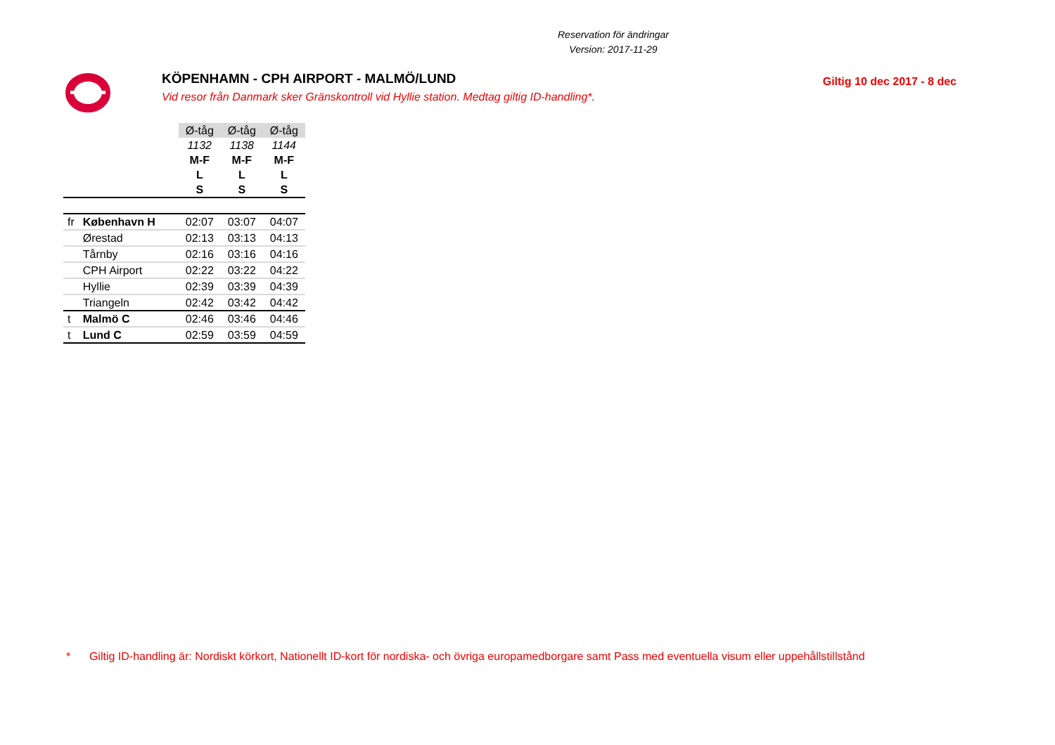Reservation för ändringar
Version: 2017-11-29
KÖPENHAMN - CPH AIRPORT - MALMÖ/LUND
Vid resor från Danmark sker Gränskontroll vid Hyllie station. Medtag giltig ID-handling*.
Giltig 10 dec 2017 - 8 dec
| | | Ø-tåg | Ø-tåg | Ø-tåg |
| | | 1132 | 1138 | 1144 |
| | | M-F | M-F | M-F |
| | | L | L | L |
| | | S | S | S |
| fr | København H | 02:07 | 03:07 | 04:07 |
| | Ørestad | 02:13 | 03:13 | 04:13 |
| | Tårnby | 02:16 | 03:16 | 04:16 |
| | CPH Airport | 02:22 | 03:22 | 04:22 |
| | Hyllie | 02:39 | 03:39 | 04:39 |
| | Triangeln | 02:42 | 03:42 | 04:42 |
| t | Malmö C | 02:46 | 03:46 | 04:46 |
| t | Lund C | 02:59 | 03:59 | 04:59 |
* Giltig ID-handling är: Nordiskt körkort, Nationellt ID-kort för nordiska- och övriga europamedborgare samt Pass med eventuella visum eller uppehållstillstånd